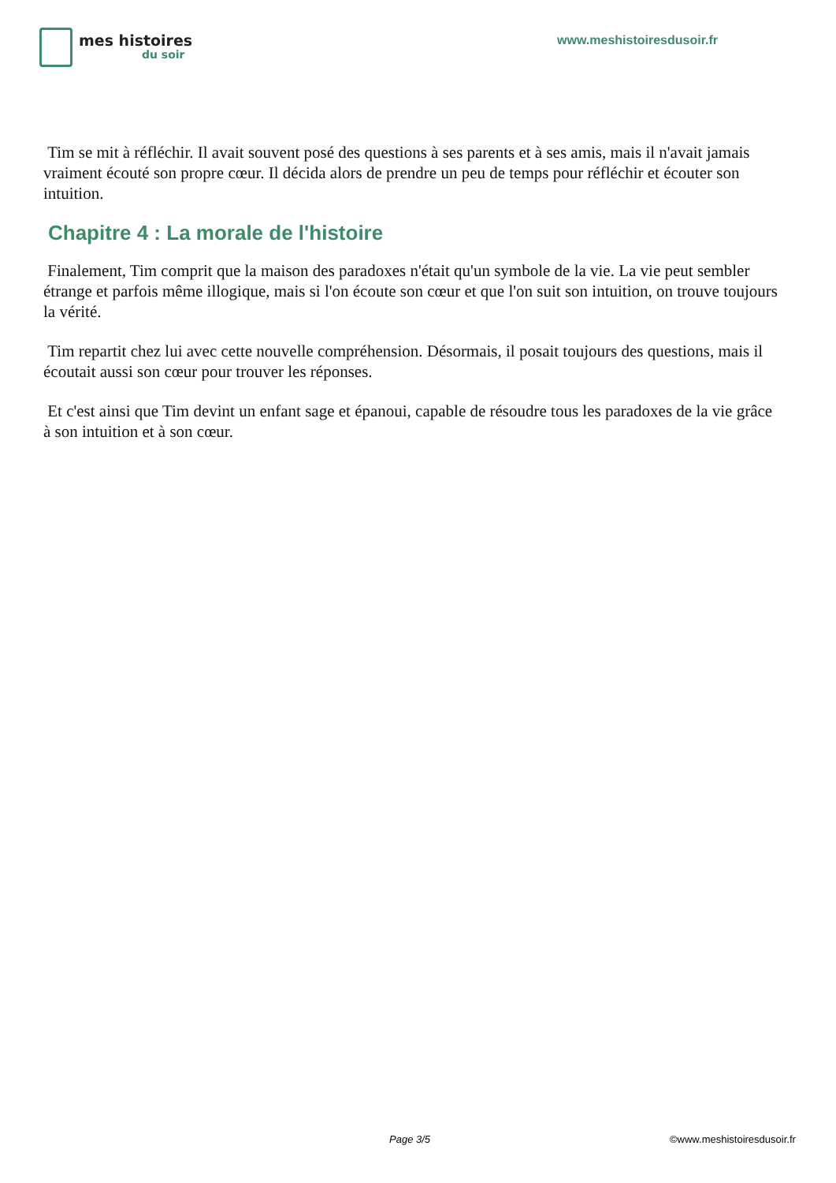mes histoires
du soir
www.meshistoiresdusoir.fr
Tim se mit à réfléchir. Il avait souvent posé des questions à ses parents et à ses amis, mais il n'avait jamais vraiment écouté son propre cœur. Il décida alors de prendre un peu de temps pour réfléchir et écouter son intuition.
Chapitre 4 : La morale de l'histoire
Finalement, Tim comprit que la maison des paradoxes n'était qu'un symbole de la vie. La vie peut sembler étrange et parfois même illogique, mais si l'on écoute son cœur et que l'on suit son intuition, on trouve toujours la vérité.
Tim repartit chez lui avec cette nouvelle compréhension. Désormais, il posait toujours des questions, mais il écoutait aussi son cœur pour trouver les réponses.
Et c'est ainsi que Tim devint un enfant sage et épanoui, capable de résoudre tous les paradoxes de la vie grâce à son intuition et à son cœur.
Page 3/5 ©www.meshistoiresdusoir.fr